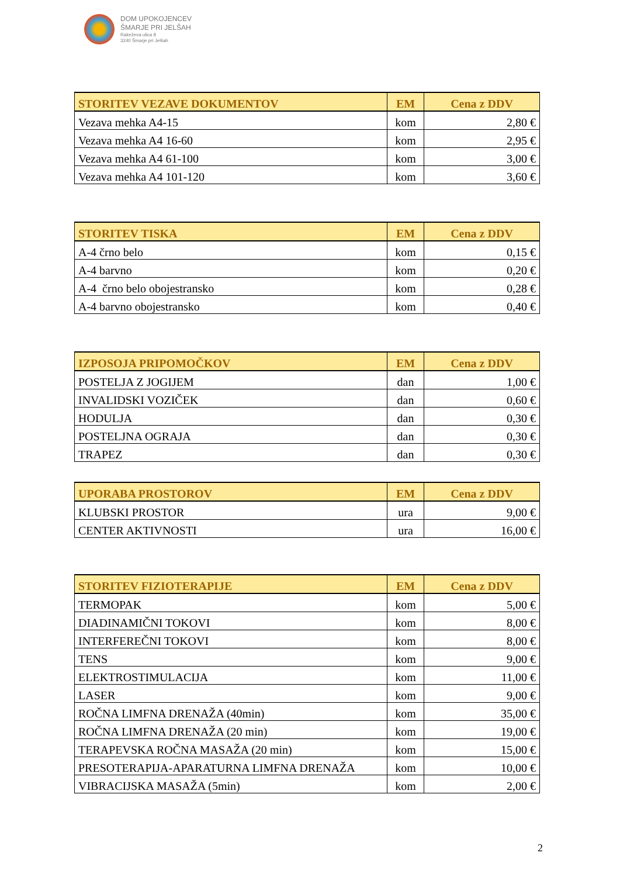DOM UPOKOJENCEV
ŠMARJE PRI JELŠAH
Rakeževa ulica 8
3240 Šmarje pri Jelšah
| STORITEV VEZAVE DOKUMENTOV | EM | Cena z DDV |
| --- | --- | --- |
| Vezava mehka A4-15 | kom | 2,80 € |
| Vezava mehka A4 16-60 | kom | 2,95 € |
| Vezava mehka A4 61-100 | kom | 3,00 € |
| Vezava mehka A4 101-120 | kom | 3,60 € |
| STORITEV TISKA | EM | Cena z DDV |
| --- | --- | --- |
| A-4 črno belo | kom | 0,15 € |
| A-4 barvno | kom | 0,20 € |
| A-4 črno belo obojestransko | kom | 0,28 € |
| A-4 barvno obojestransko | kom | 0,40 € |
| IZPOSOJA PRIPOMOČKOV | EM | Cena z DDV |
| --- | --- | --- |
| POSTELJA Z JOGIJEM | dan | 1,00 € |
| INVALIDSKI VOZIČEK | dan | 0,60 € |
| HODULJA | dan | 0,30 € |
| POSTELJNA OGRAJA | dan | 0,30 € |
| TRAPEZ | dan | 0,30 € |
| UPORABA PROSTOROV | EM | Cena z DDV |
| --- | --- | --- |
| KLUBSKI PROSTOR | ura | 9,00 € |
| CENTER AKTIVNOSTI | ura | 16,00 € |
| STORITEV FIZIOTERAPIJE | EM | Cena z DDV |
| --- | --- | --- |
| TERMOPAK | kom | 5,00 € |
| DIADINAMIČNI TOKOVI | kom | 8,00 € |
| INTERFEREČNI TOKOVI | kom | 8,00 € |
| TENS | kom | 9,00 € |
| ELEKTROSTIMULACIJA | kom | 11,00 € |
| LASER | kom | 9,00 € |
| ROČNA LIMFNA DRENAŽA (40min) | kom | 35,00 € |
| ROČNA LIMFNA DRENAŽA (20 min) | kom | 19,00 € |
| TERAPEVSKA ROČNA MASAŽA (20 min) | kom | 15,00 € |
| PRESOTERAPIJA-APARATURNA LIMFNA DRENAŽA | kom | 10,00 € |
| VIBRACIJSKA MASAŽA (5min) | kom | 2,00 € |
2